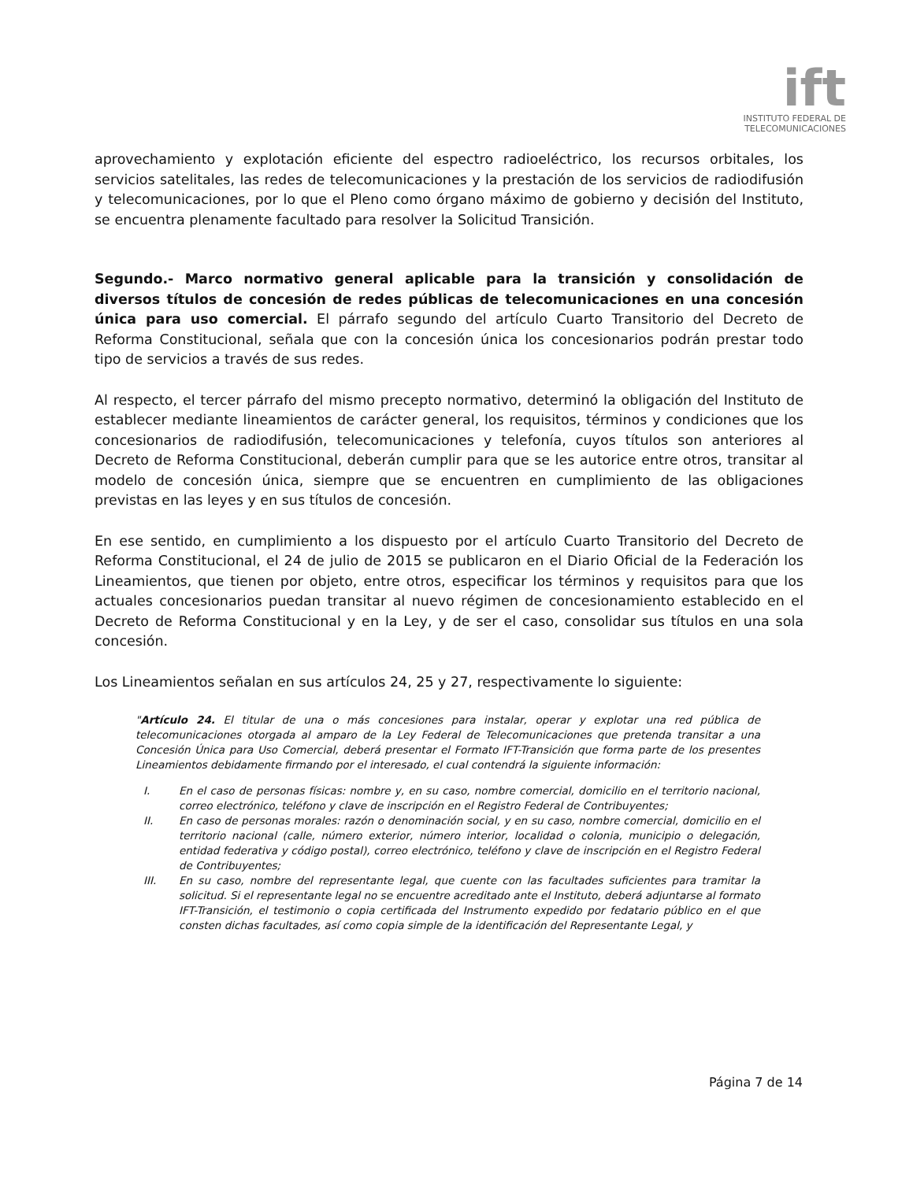ift
INSTITUTO FEDERAL DE
TELECOMUNICACIONES
aprovechamiento y explotación eficiente del espectro radioeléctrico, los recursos orbitales, los servicios satelitales, las redes de telecomunicaciones y la prestación de los servicios de radiodifusión y telecomunicaciones, por lo que el Pleno como órgano máximo de gobierno y decisión del Instituto, se encuentra plenamente facultado para resolver la Solicitud Transición.
Segundo.- Marco normativo general aplicable para la transición y consolidación de diversos títulos de concesión de redes públicas de telecomunicaciones en una concesión única para uso comercial. El párrafo segundo del artículo Cuarto Transitorio del Decreto de Reforma Constitucional, señala que con la concesión única los concesionarios podrán prestar todo tipo de servicios a través de sus redes.
Al respecto, el tercer párrafo del mismo precepto normativo, determinó la obligación del Instituto de establecer mediante lineamientos de carácter general, los requisitos, términos y condiciones que los concesionarios de radiodifusión, telecomunicaciones y telefonía, cuyos títulos son anteriores al Decreto de Reforma Constitucional, deberán cumplir para que se les autorice entre otros, transitar al modelo de concesión única, siempre que se encuentren en cumplimiento de las obligaciones previstas en las leyes y en sus títulos de concesión.
En ese sentido, en cumplimiento a los dispuesto por el artículo Cuarto Transitorio del Decreto de Reforma Constitucional, el 24 de julio de 2015 se publicaron en el Diario Oficial de la Federación los Lineamientos, que tienen por objeto, entre otros, especificar los términos y requisitos para que los actuales concesionarios puedan transitar al nuevo régimen de concesionamiento establecido en el Decreto de Reforma Constitucional y en la Ley, y de ser el caso, consolidar sus títulos en una sola concesión.
Los Lineamientos señalan en sus artículos 24, 25 y 27, respectivamente lo siguiente:
"Artículo 24. El titular de una o más concesiones para instalar, operar y explotar una red pública de telecomunicaciones otorgada al amparo de la Ley Federal de Telecomunicaciones que pretenda transitar a una Concesión Única para Uso Comercial, deberá presentar el Formato IFT-Transición que forma parte de los presentes Lineamientos debidamente firmando por el interesado, el cual contendrá la siguiente información:
I. En el caso de personas físicas: nombre y, en su caso, nombre comercial, domicilio en el territorio nacional, correo electrónico, teléfono y clave de inscripción en el Registro Federal de Contribuyentes;
II. En caso de personas morales: razón o denominación social, y en su caso, nombre comercial, domicilio en el territorio nacional (calle, número exterior, número interior, localidad o colonia, municipio o delegación, entidad federativa y código postal), correo electrónico, teléfono y clave de inscripción en el Registro Federal de Contribuyentes;
III. En su caso, nombre del representante legal, que cuente con las facultades suficientes para tramitar la solicitud. Si el representante legal no se encuentre acreditado ante el Instituto, deberá adjuntarse al formato IFT-Transición, el testimonio o copia certificada del Instrumento expedido por fedatario público en el que consten dichas facultades, así como copia simple de la identificación del Representante Legal, y
Página 7 de 14